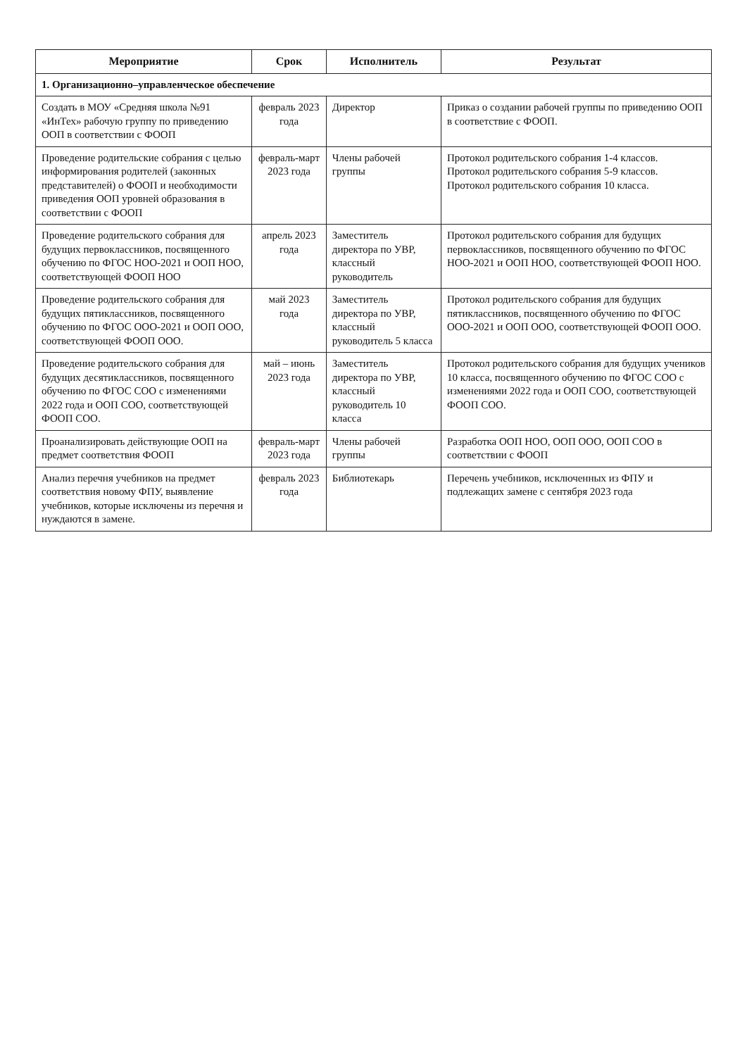| Мероприятие | Срок | Исполнитель | Результат |
| --- | --- | --- | --- |
| 1. Организационно–управленческое обеспечение | | | |
| Создать в МОУ «Средняя школа №91 «ИнТех» рабочую группу по приведению ООП в соответствии с ФООП | февраль 2023 года | Директор | Приказ о создании рабочей группы по приведению ООП в соответствие с ФООП. |
| Проведение родительские собрания с целью информирования родителей (законных представителей) о ФООП и необходимости приведения ООП уровней образования в соответствии с ФООП | февраль-март 2023 года | Члены рабочей группы | Протокол родительского собрания 1-4 классов. Протокол родительского собрания 5-9 классов. Протокол родительского собрания 10 класса. |
| Проведение родительского собрания для будущих первоклассников, посвященного обучению по ФГОС НОО-2021 и ООП НОО, соответствующей ФООП НОО | апрель 2023 года | Заместитель директора по УВР, классный руководитель | Протокол родительского собрания для будущих первоклассников, посвященного обучению по ФГОС НОО-2021 и ООП НОО, соответствующей ФООП НОО. |
| Проведение родительского собрания для будущих пятиклассников, посвященного обучению по ФГОС ООО-2021 и ООП ООО, соответствующей ФООП ООО. | май 2023 года | Заместитель директора по УВР, классный руководитель 5 класса | Протокол родительского собрания для будущих пятиклассников, посвященного обучению по ФГОС ООО-2021 и ООП ООО, соответствующей ФООП ООО. |
| Проведение родительского собрания для будущих десятиклассников, посвященного обучению по ФГОС СОО с изменениями 2022 года и ООП СОО, соответствующей ФООП СОО. | май – июнь 2023 года | Заместитель директора по УВР, классный руководитель 10 класса | Протокол родительского собрания для будущих учеников 10 класса, посвященного обучению по ФГОС СОО с изменениями 2022 года и ООП СОО, соответствующей ФООП СОО. |
| Проанализировать действующие ООП на предмет соответствия ФООП | февраль-март 2023 года | Члены рабочей группы | Разработка ООП НОО, ООП ООО, ООП СОО в соответствии с ФООП |
| Анализ перечня учебников на предмет соответствия новому ФПУ, выявление учебников, которые исключены из перечня и нуждаются в замене. | февраль 2023 года | Библиотекарь | Перечень учебников, исключенных из ФПУ и подлежащих замене с сентября 2023 года |